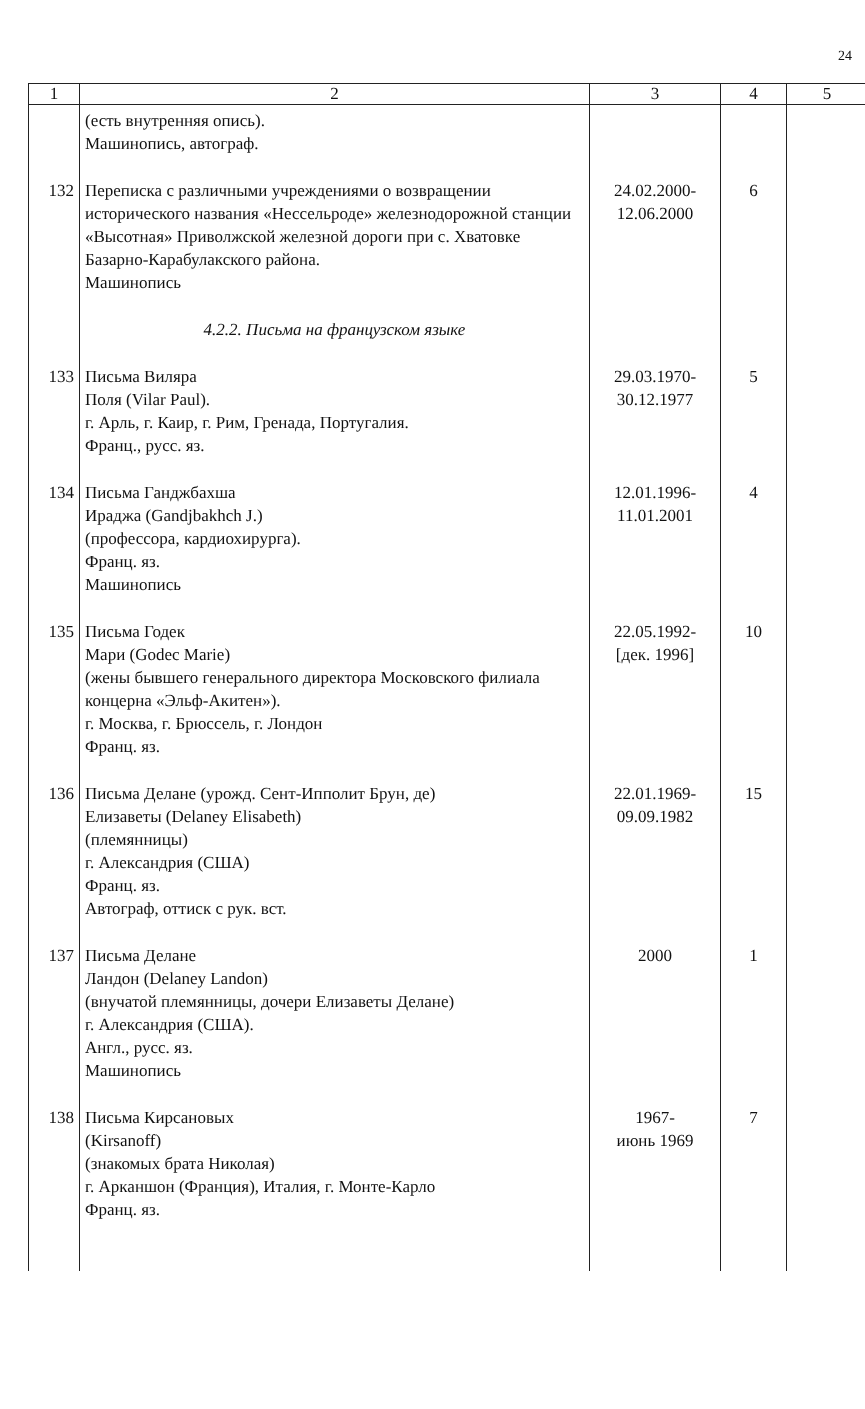24
| 1 | 2 | 3 | 4 | 5 |
| --- | --- | --- | --- | --- |
| | (есть внутренняя опись). Машинопись, автограф. | | | |
| 132 | Переписка с различными учреждениями о возвращении исторического названия «Нессельроде» железнодорожной станции «Высотная» Приволжской железной дороги при с. Хватовке Базарно-Карабулакского района. Машинопись | 24.02.2000- 12.06.2000 | 6 | |
| | 4.2.2. Письма на французском языке | | | |
| 133 | Письма Виляра Поля (Vilar Paul). г. Арль, г. Каир, г. Рим, Гренада, Португалия. Франц., русс. яз. | 29.03.1970- 30.12.1977 | 5 | |
| 134 | Письма Ганджбахша Ираджа (Gandjbakhch J.) (профессора, кардиохирурга). Франц. яз. Машинопись | 12.01.1996- 11.01.2001 | 4 | |
| 135 | Письма Годек Мари (Godec Marie) (жены бывшего генерального директора Московского филиала концерна «Эльф-Акитен»). г. Москва, г. Брюссель, г. Лондон Франц. яз. | 22.05.1992- [дек. 1996] | 10 | |
| 136 | Письма Делане (урожд. Сент-Ипполит Брун, де) Елизаветы (Delaney Elisabeth) (племянницы) г. Александрия (США) Франц. яз. Автограф, оттиск с рук. вст. | 22.01.1969- 09.09.1982 | 15 | |
| 137 | Письма Делане Ландон (Delaney Landon) (внучатой племянницы, дочери Елизаветы Делане) г. Александрия (США). Англ., русс. яз. Машинопись | 2000 | 1 | |
| 138 | Письма Кирсановых (Kirsanoff) (знакомых брата Николая) г. Арканшон (Франция), Италия, г. Монте-Карло Франц. яз. | 1967- июнь 1969 | 7 | |